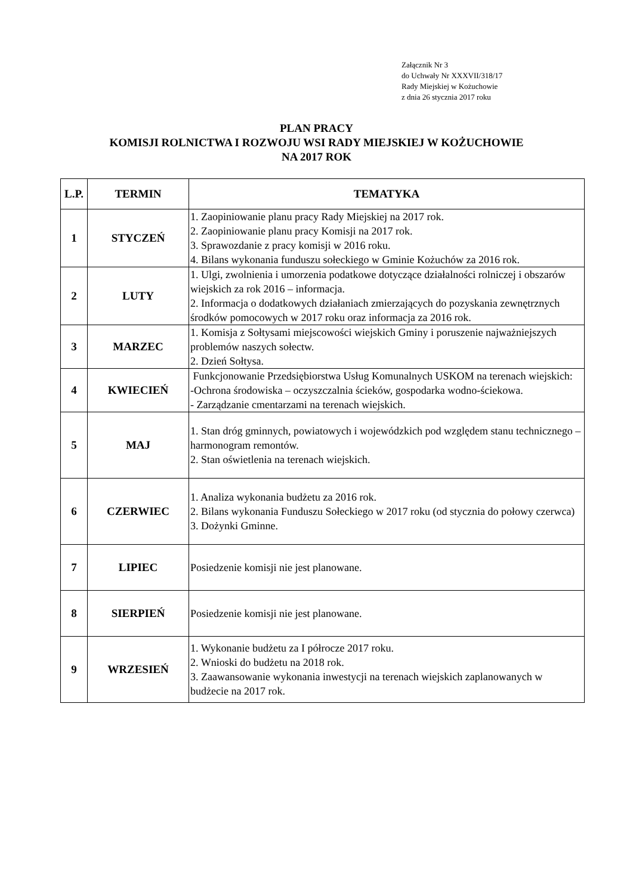Załącznik Nr 3
do Uchwały Nr XXXVII/318/17
Rady Miejskiej w Kożuchowie
z dnia 26 stycznia 2017 roku
PLAN PRACY
KOMISJI ROLNICTWA I ROZWOJU WSI RADY MIEJSKIEJ W KOŻUCHOWIE
NA 2017 ROK
| L.P. | TERMIN | TEMATYKA |
| --- | --- | --- |
| 1 | STYCZEŃ | 1. Zaopiniowanie planu pracy Rady Miejskiej na 2017 rok. 2. Zaopiniowanie planu pracy Komisji na 2017 rok. 3. Sprawozdanie z pracy komisji w 2016 roku. 4. Bilans wykonania funduszu sołeckiego w Gminie Kożuchów za 2016 rok. |
| 2 | LUTY | 1. Ulgi, zwolnienia i umorzenia podatkowe dotyczące działalności rolniczej i obszarów wiejskich za rok 2016 – informacja. 2. Informacja o dodatkowych działaniach zmierzających do pozyskania zewnętrznych środków pomocowych w 2017 roku oraz informacja za 2016 rok. |
| 3 | MARZEC | 1. Komisja z Sołtysami miejscowości wiejskich Gminy i poruszenie najważniejszych problemów naszych sołectw. 2. Dzień Sołtysa. |
| 4 | KWIECIEŃ | Funkcjonowanie Przedsiębiorstwa Usług Komunalnych USKOM na terenach wiejskich: -Ochrona środowiska – oczyszczalnia ścieków, gospodarka wodno-ściekowa. - Zarządzanie cmentarzami na terenach wiejskich. |
| 5 | MAJ | 1. Stan dróg gminnych, powiatowych i wojewódzkich pod względem stanu technicznego – harmonogram remontów. 2. Stan oświetlenia na terenach wiejskich. |
| 6 | CZERWIEC | 1. Analiza wykonania budżetu za 2016 rok. 2. Bilans wykonania Funduszu Sołeckiego w 2017 roku (od stycznia do połowy czerwca) 3. Dożynki Gminne. |
| 7 | LIPIEC | Posiedzenie komisji nie jest planowane. |
| 8 | SIERPIEŃ | Posiedzenie komisji nie jest planowane. |
| 9 | WRZESIEŃ | 1. Wykonanie budżetu za I półrocze 2017 roku. 2. Wnioski do budżetu na 2018 rok. 3. Zaawansowanie wykonania inwestycji na terenach wiejskich zaplanowanych w budżecie na 2017 rok. |